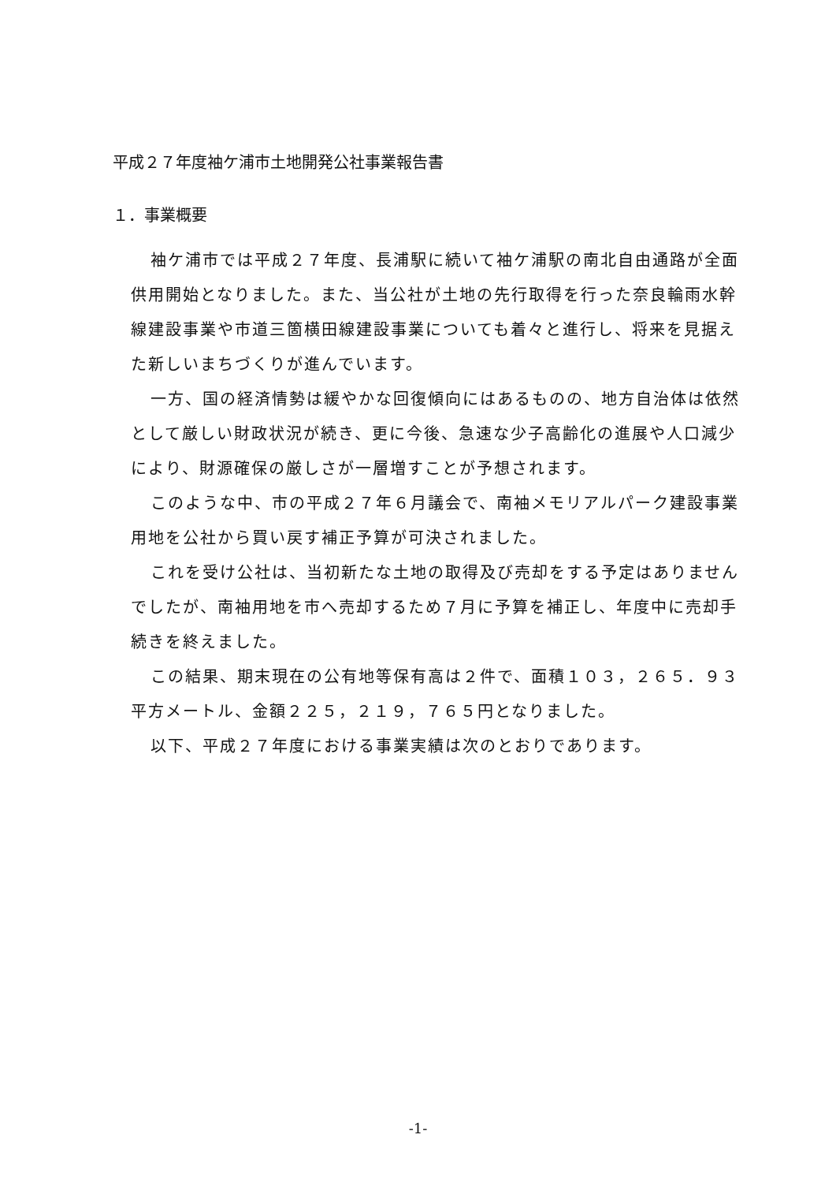平成２７年度袖ケ浦市土地開発公社事業報告書
１．事業概要
袖ケ浦市では平成２７年度、長浦駅に続いて袖ケ浦駅の南北自由通路が全面供用開始となりました。また、当公社が土地の先行取得を行った奈良輪雨水幹線建設事業や市道三箇横田線建設事業についても着々と進行し、将来を見据えた新しいまちづくりが進んでいます。
一方、国の経済情勢は緩やかな回復傾向にはあるものの、地方自治体は依然として厳しい財政状況が続き、更に今後、急速な少子高齢化の進展や人口減少により、財源確保の厳しさが一層増すことが予想されます。
このような中、市の平成２７年６月議会で、南袖メモリアルパーク建設事業用地を公社から買い戻す補正予算が可決されました。
これを受け公社は、当初新たな土地の取得及び売却をする予定はありませんでしたが、南袖用地を市へ売却するため７月に予算を補正し、年度中に売却手続きを終えました。
この結果、期末現在の公有地等保有高は２件で、面積１０３，２６５．９３平方メートル、金額２２５，２１９，７６５円となりました。
以下、平成２７年度における事業実績は次のとおりであります。
-1-